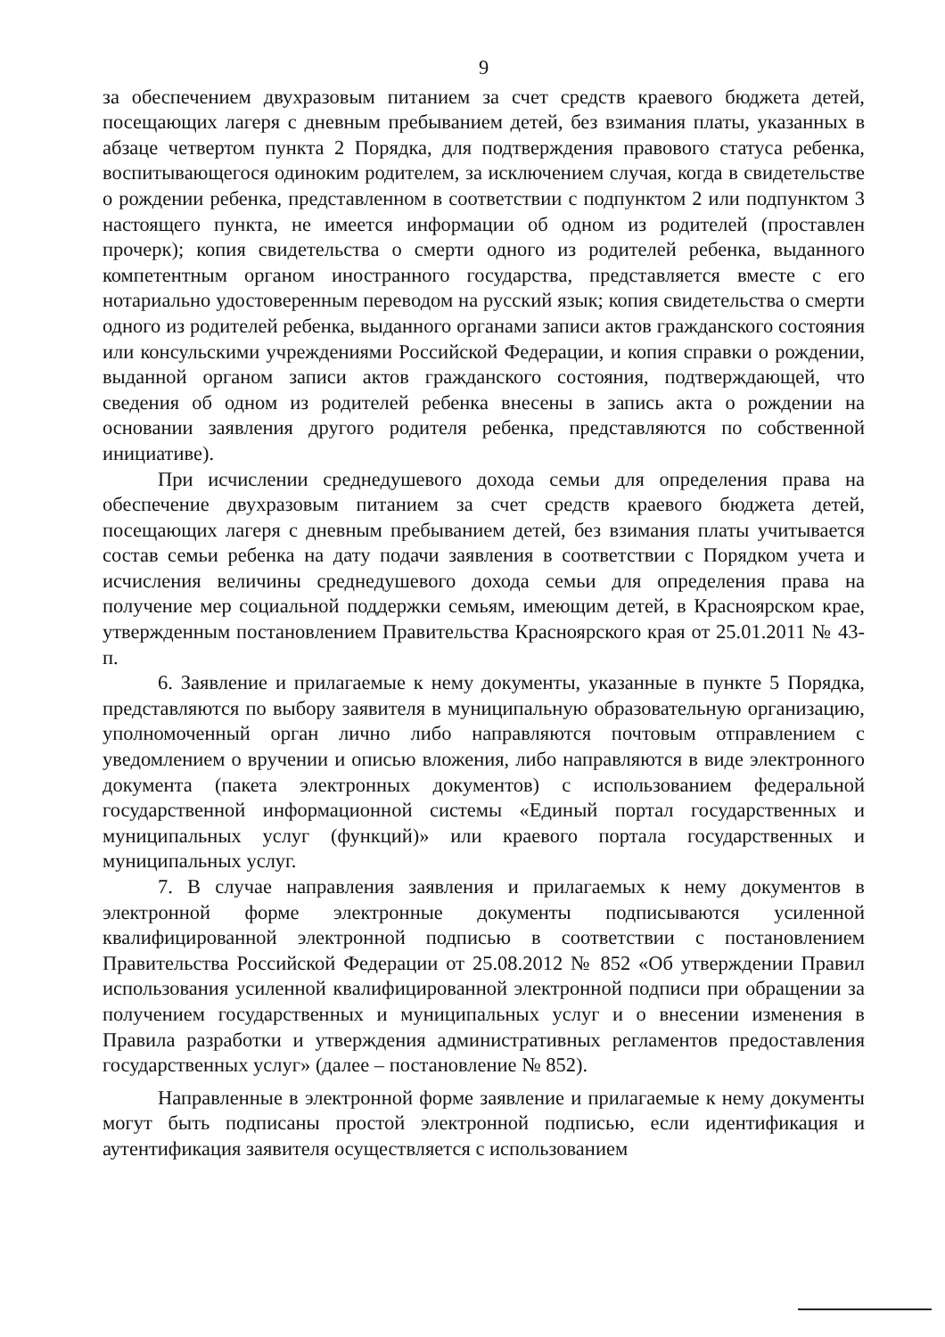9
за обеспечением двухразовым питанием за счет средств краевого бюджета детей, посещающих лагеря с дневным пребыванием детей, без взимания платы, указанных в абзаце четвертом пункта 2 Порядка, для подтверждения правового статуса ребенка, воспитывающегося одиноким родителем, за исключением случая, когда в свидетельстве о рождении ребенка, представленном в соответствии с подпунктом 2 или подпунктом 3 настоящего пункта, не имеется информации об одном из родителей (проставлен прочерк); копия свидетельства о смерти одного из родителей ребенка, выданного компетентным органом иностранного государства, представляется вместе с его нотариально удостоверенным переводом на русский язык; копия свидетельства о смерти одного из родителей ребенка, выданного органами записи актов гражданского состояния или консульскими учреждениями Российской Федерации, и копия справки о рождении, выданной органом записи актов гражданского состояния, подтверждающей, что сведения об одном из родителей ребенка внесены в запись акта о рождении на основании заявления другого родителя ребенка, представляются по собственной инициативе).
При исчислении среднедушевого дохода семьи для определения права на обеспечение двухразовым питанием за счет средств краевого бюджета детей, посещающих лагеря с дневным пребыванием детей, без взимания платы учитывается состав семьи ребенка на дату подачи заявления в соответствии с Порядком учета и исчисления величины среднедушевого дохода семьи для определения права на получение мер социальной поддержки семьям, имеющим детей, в Красноярском крае, утвержденным постановлением Правительства Красноярского края от 25.01.2011 № 43-п.
6. Заявление и прилагаемые к нему документы, указанные в пункте 5 Порядка, представляются по выбору заявителя в муниципальную образовательную организацию, уполномоченный орган лично либо направляются почтовым отправлением с уведомлением о вручении и описью вложения, либо направляются в виде электронного документа (пакета электронных документов) с использованием федеральной государственной информационной системы «Единый портал государственных и муниципальных услуг (функций)» или краевого портала государственных и муниципальных услуг.
7. В случае направления заявления и прилагаемых к нему документов в электронной форме электронные документы подписываются усиленной квалифицированной электронной подписью в соответствии с постановлением Правительства Российской Федерации от 25.08.2012 № 852 «Об утверждении Правил использования усиленной квалифицированной электронной подписи при обращении за получением государственных и муниципальных услуг и о внесении изменения в Правила разработки и утверждения административных регламентов предоставления государственных услуг» (далее – постановление № 852).
Направленные в электронной форме заявление и прилагаемые к нему документы могут быть подписаны простой электронной подписью, если идентификация и аутентификация заявителя осуществляется с использованием